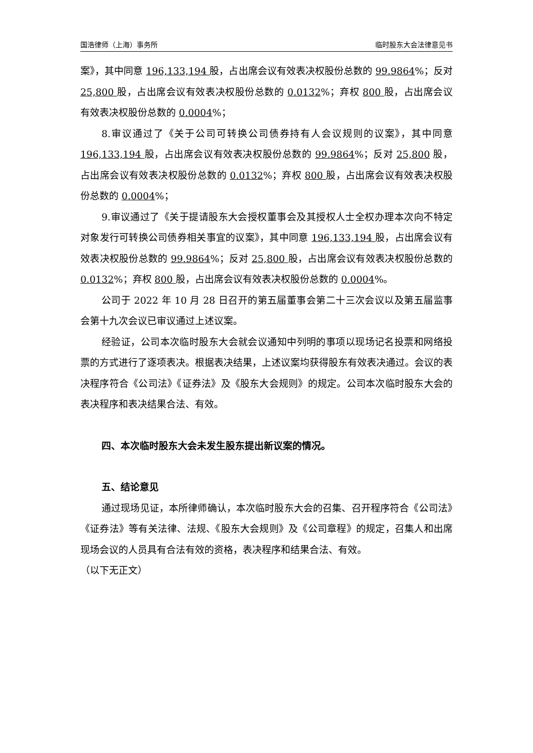国浩律师（上海）事务所 临时股东大会法律意见书
案》，其中同意 196,133,194 股，占出席会议有效表决权股份总数的 99.9864%；反对 25,800 股，占出席会议有效表决权股份总数的 0.0132%；弃权 800 股，占出席会议有效表决权股份总数的 0.0004%；
8.审议通过了《关于公司可转换公司债券持有人会议规则的议案》，其中同意 196,133,194 股，占出席会议有效表决权股份总数的 99.9864%；反对 25,800 股，占出席会议有效表决权股份总数的 0.0132%；弃权 800 股，占出席会议有效表决权股份总数的 0.0004%；
9.审议通过了《关于提请股东大会授权董事会及其授权人士全权办理本次向不特定对象发行可转换公司债券相关事宜的议案》，其中同意 196,133,194 股，占出席会议有效表决权股份总数的 99.9864%；反对 25,800 股，占出席会议有效表决权股份总数的 0.0132%；弃权 800 股，占出席会议有效表决权股份总数的 0.0004%。
公司于 2022 年 10 月 28 日召开的第五届董事会第二十三次会议以及第五届监事会第十九次会议已审议通过上述议案。
经验证，公司本次临时股东大会就会议通知中列明的事项以现场记名投票和网络投票的方式进行了逐项表决。根据表决结果，上述议案均获得股东有效表决通过。会议的表决程序符合《公司法》《证券法》及《股东大会规则》的规定。公司本次临时股东大会的表决程序和表决结果合法、有效。
四、本次临时股东大会未发生股东提出新议案的情况。
五、结论意见
通过现场见证，本所律师确认，本次临时股东大会的召集、召开程序符合《公司法》《证券法》等有关法律、法规、《股东大会规则》及《公司章程》的规定，召集人和出席现场会议的人员具有合法有效的资格，表决程序和结果合法、有效。
（以下无正文）